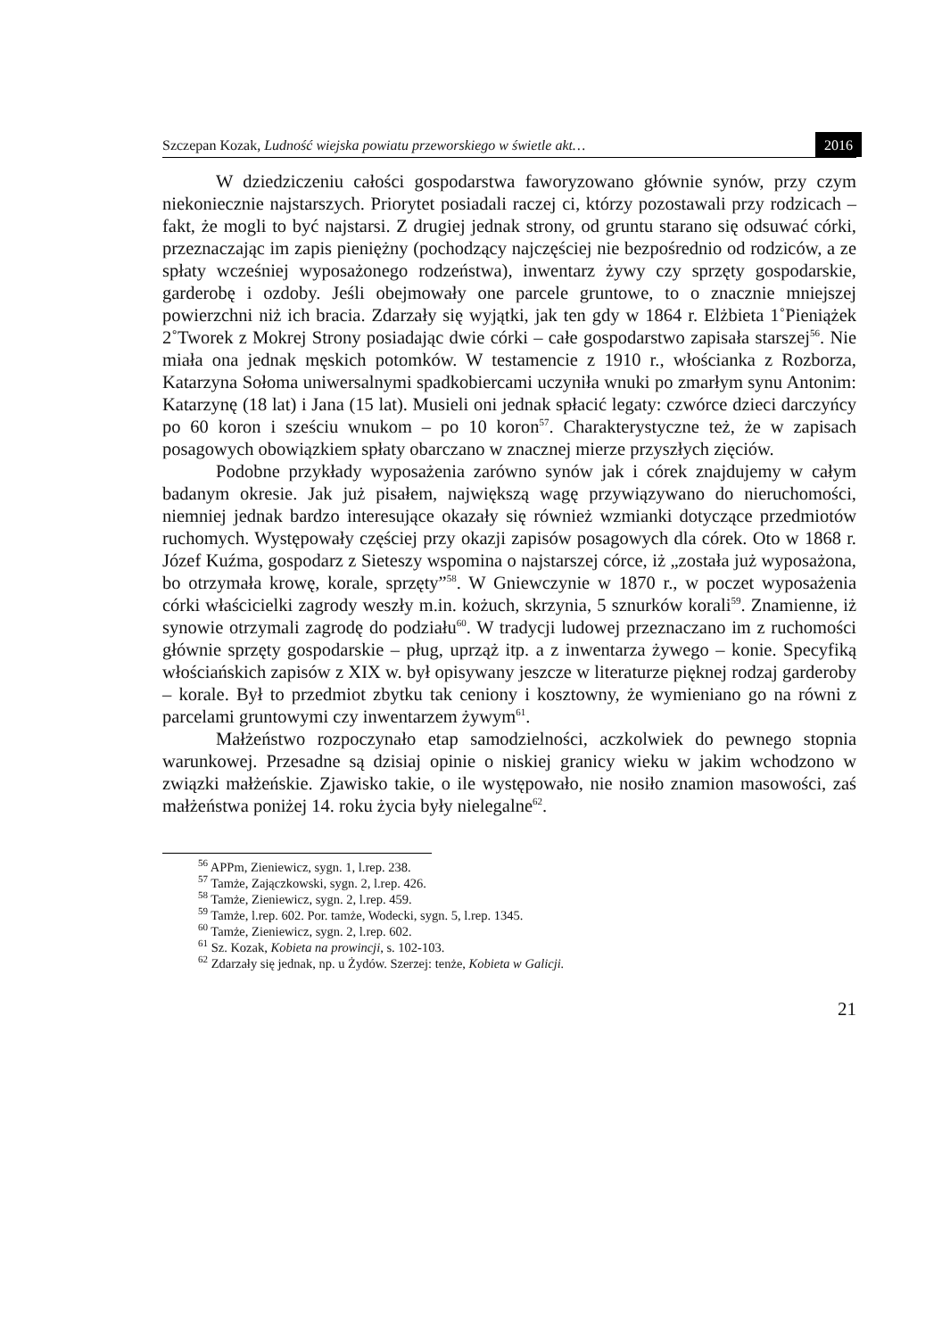Szczepan Kozak, Ludność wiejska powiatu przeworskiego w świetle akt… 2016
W dziedziczeniu całości gospodarstwa faworyzowano głównie synów, przy czym niekoniecznie najstarszych. Priorytet posiadali raczej ci, którzy pozostawali przy rodzicach – fakt, że mogli to być najstarsi. Z drugiej jednak strony, od gruntu starano się odsuwać córki, przeznaczając im zapis pieniężny (pochodzący najczęściej nie bezpośrednio od rodziców, a ze spłaty wcześniej wyposażonego rodzeństwa), inwentarz żywy czy sprzęty gospodarskie, garderobę i ozdoby. Jeśli obejmowały one parcele gruntowe, to o znacznie mniejszej powierzchni niż ich bracia. Zdarzały się wyjątki, jak ten gdy w 1864 r. Elżbieta 1˚Pieniążek 2˚Tworek z Mokrej Strony posiadając dwie córki – całe gospodarstwo zapisała starszej<sup>56</sup>. Nie miała ona jednak męskich potomków. W testamencie z 1910 r., włościanka z Rozborza, Katarzyna Sołoma uniwersalnymi spadkobiercami uczyniła wnuki po zmarłym synu Antonim: Katarzynę (18 lat) i Jana (15 lat). Musieli oni jednak spłacić legaty: czwórce dzieci darczyńcy po 60 koron i sześciu wnukom – po 10 koron<sup>57</sup>. Charakterystyczne też, że w zapisach posagowych obowiązkiem spłaty obarczano w znacznej mierze przyszłych zięciów.
Podobne przykłady wyposażenia zarówno synów jak i córek znajdujemy w całym badanym okresie. Jak już pisałem, największą wagę przywiązywano do nieruchomości, niemniej jednak bardzo interesujące okazały się również wzmianki dotyczące przedmiotów ruchomych. Występowały częściej przy okazji zapisów posagowych dla córek. Oto w 1868 r. Józef Kuźma, gospodarz z Sieteszy wspomina o najstarszej córce, iż „została już wyposażona, bo otrzymała krowę, korale, sprzęty”<sup>58</sup>. W Gniewczynie w 1870 r., w poczet wyposażenia córki właścicielki zagrody weszły m.in. kożuch, skrzynia, 5 sznurków korali<sup>59</sup>. Znamienne, iż synowie otrzymali zagrodę do podziału<sup>60</sup>. W tradycji ludowej przeznaczano im z ruchomości głównie sprzęty gospodarskie – pług, uprząż itp. a z inwentarza żywego – konie. Specyfiką włościańskich zapisów z XIX w. był opisywany jeszcze w literaturze pięknej rodzaj garderoby – korale. Był to przedmiot zbytku tak ceniony i kosztowny, że wymieniano go na równi z parcelami gruntowymi czy inwentarzem żywym<sup>61</sup>.
Małżeństwo rozpoczynało etap samodzielności, aczkolwiek do pewnego stopnia warunkowej. Przesadne są dzisiaj opinie o niskiej granicy wieku w jakim wchodzono w związki małżeńskie. Zjawisko takie, o ile występowało, nie nosiło znamion masowości, zaś małżeństwa poniżej 14. roku życia były nielegalne<sup>62</sup>.
<sup>56</sup> APPm, Zieniewicz, sygn. 1, l.rep. 238.
<sup>57</sup> Tamże, Zajączkowski, sygn. 2, l.rep. 426.
<sup>58</sup> Tamże, Zieniewicz, sygn. 2, l.rep. 459.
<sup>59</sup> Tamże, l.rep. 602. Por. tamże, Wodecki, sygn. 5, l.rep. 1345.
<sup>60</sup> Tamże, Zieniewicz, sygn. 2, l.rep. 602.
<sup>61</sup> Sz. Kozak, Kobieta na prowincji, s. 102-103.
<sup>62</sup> Zdarzały się jednak, np. u Żydów. Szerzej: tenże, Kobieta w Galicji.
21